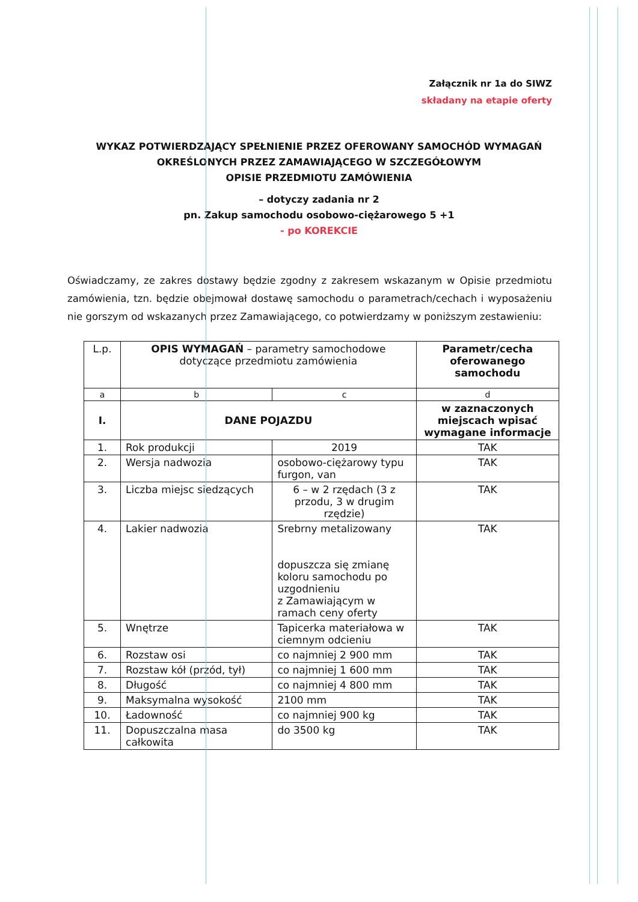Załącznik nr 1a do SIWZ
składany na etapie oferty
WYKAZ POTWIERDZAJĄCY SPEŁNIENIE PRZEZ OFEROWANY SAMOCHÓD WYMAGAŃ
OKREŚLONYCH PRZEZ ZAMAWIAJĄCEGO W SZCZEGÓŁOWYM
OPISIE PRZEDMIOTU ZAMÓWIENIA
– dotyczy zadania nr 2
pn. Zakup samochodu osobowo-ciężarowego 5 +1
- po KOREKCIE
Oświadczamy, ze zakres dostawy będzie zgodny z zakresem wskazanym w Opisie przedmiotu zamówienia, tzn. będzie obejmował dostawę samochodu o parametrach/cechach i wyposażeniu nie gorszym od wskazanych przez Zamawiającego, co potwierdzamy w poniższym zestawieniu:
| L.p. | OPIS WYMAGAŃ – parametry samochodowe dotyczące przedmiotu zamówienia | | Parametr/cecha oferowanego samochodu |
| --- | --- | --- | --- |
| a | b | c | d |
| I. | DANE POJAZDU | | w zaznaczonych miejscach wpisać wymagane informacje |
| 1. | Rok produkcji | 2019 | TAK |
| 2. | Wersja nadwozia | osobowo-ciężarowy typu furgon, van | TAK |
| 3. | Liczba miejsc siedzących | 6 – w 2 rzędach (3 z przodu, 3 w drugim rzędzie) | TAK |
| 4. | Lakier nadwozia | Srebrny metalizowany dopuszcza się zmianę koloru samochodu po uzgodnieniu z Zamawiającym w ramach ceny oferty | TAK |
| 5. | Wnętrze | Tapicerka materiałowa w ciemnym odcieniu | TAK |
| 6. | Rozstaw osi | co najmniej 2 900 mm | TAK |
| 7. | Rozstaw kół (przód, tył) | co najmniej 1 600 mm | TAK |
| 8. | Długość | co najmniej 4 800 mm | TAK |
| 9. | Maksymalna wysokość | 2100 mm | TAK |
| 10. | Ładowność | co najmniej 900 kg | TAK |
| 11. | Dopuszczalna masa całkowita | do 3500 kg | TAK |